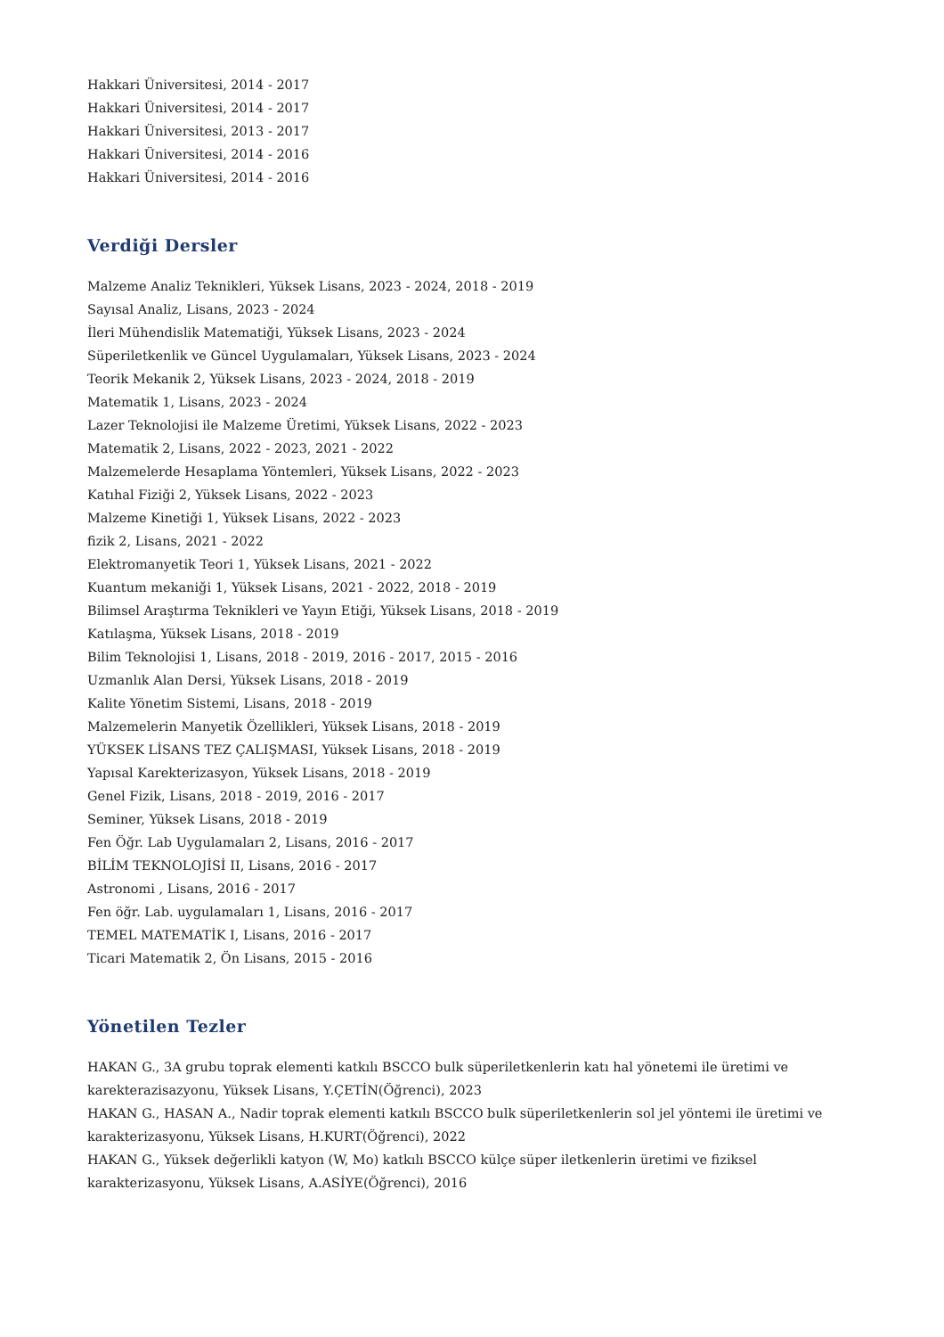Hakkari Üniversitesi, 2014 - 2017
Hakkari Üniversitesi, 2014 - 2017
Hakkari Üniversitesi, 2013 - 2017
Hakkari Üniversitesi, 2014 - 2016
Hakkari Üniversitesi, 2014 - 2016
Verdiği Dersler
Malzeme Analiz Teknikleri, Yüksek Lisans, 2023 - 2024, 2018 - 2019
Sayısal Analiz, Lisans, 2023 - 2024
İleri Mühendislik Matematiği, Yüksek Lisans, 2023 - 2024
Süperiletkenlik ve Güncel Uygulamaları, Yüksek Lisans, 2023 - 2024
Teorik Mekanik 2, Yüksek Lisans, 2023 - 2024, 2018 - 2019
Matematik 1, Lisans, 2023 - 2024
Lazer Teknolojisi ile Malzeme Üretimi, Yüksek Lisans, 2022 - 2023
Matematik 2, Lisans, 2022 - 2023, 2021 - 2022
Malzemelerde Hesaplama Yöntemleri, Yüksek Lisans, 2022 - 2023
Katıhal Fiziği 2, Yüksek Lisans, 2022 - 2023
Malzeme Kinetiği 1, Yüksek Lisans, 2022 - 2023
fizik 2, Lisans, 2021 - 2022
Elektromanyetik Teori 1, Yüksek Lisans, 2021 - 2022
Kuantum mekaniği 1, Yüksek Lisans, 2021 - 2022, 2018 - 2019
Bilimsel Araştırma Teknikleri ve Yayın Etiği, Yüksek Lisans, 2018 - 2019
Katılaşma, Yüksek Lisans, 2018 - 2019
Bilim Teknolojisi 1, Lisans, 2018 - 2019, 2016 - 2017, 2015 - 2016
Uzmanlık Alan Dersi, Yüksek Lisans, 2018 - 2019
Kalite Yönetim Sistemi, Lisans, 2018 - 2019
Malzemelerin Manyetik Özellikleri, Yüksek Lisans, 2018 - 2019
YÜKSEK LİSANS TEZ ÇALIŞMASI, Yüksek Lisans, 2018 - 2019
Yapısal Karekterizasyon, Yüksek Lisans, 2018 - 2019
Genel Fizik, Lisans, 2018 - 2019, 2016 - 2017
Seminer, Yüksek Lisans, 2018 - 2019
Fen Öğr. Lab Uygulamaları 2, Lisans, 2016 - 2017
BİLİM TEKNOLOJİSİ II, Lisans, 2016 - 2017
Astronomi , Lisans, 2016 - 2017
Fen öğr. Lab. uygulamaları 1, Lisans, 2016 - 2017
TEMEL MATEMATİK I, Lisans, 2016 - 2017
Ticari Matematik 2, Ön Lisans, 2015 - 2016
Yönetilen Tezler
HAKAN G., 3A grubu toprak elementi katkılı BSCCO bulk süperiletkenlerin katı hal yönetemi ile üretimi ve karekterazisazyonu, Yüksek Lisans, Y.ÇETİN(Öğrenci), 2023
HAKAN G., HASAN A., Nadir toprak elementi katkılı BSCCO bulk süperiletkenlerin sol jel yöntemi ile üretimi ve karakterizasyonu, Yüksek Lisans, H.KURT(Öğrenci), 2022
HAKAN G., Yüksek değerlikli katyon (W, Mo) katkılı BSCCO külçe süper iletkenlerin üretimi ve fiziksel karakterizasyonu, Yüksek Lisans, A.ASİYE(Öğrenci), 2016